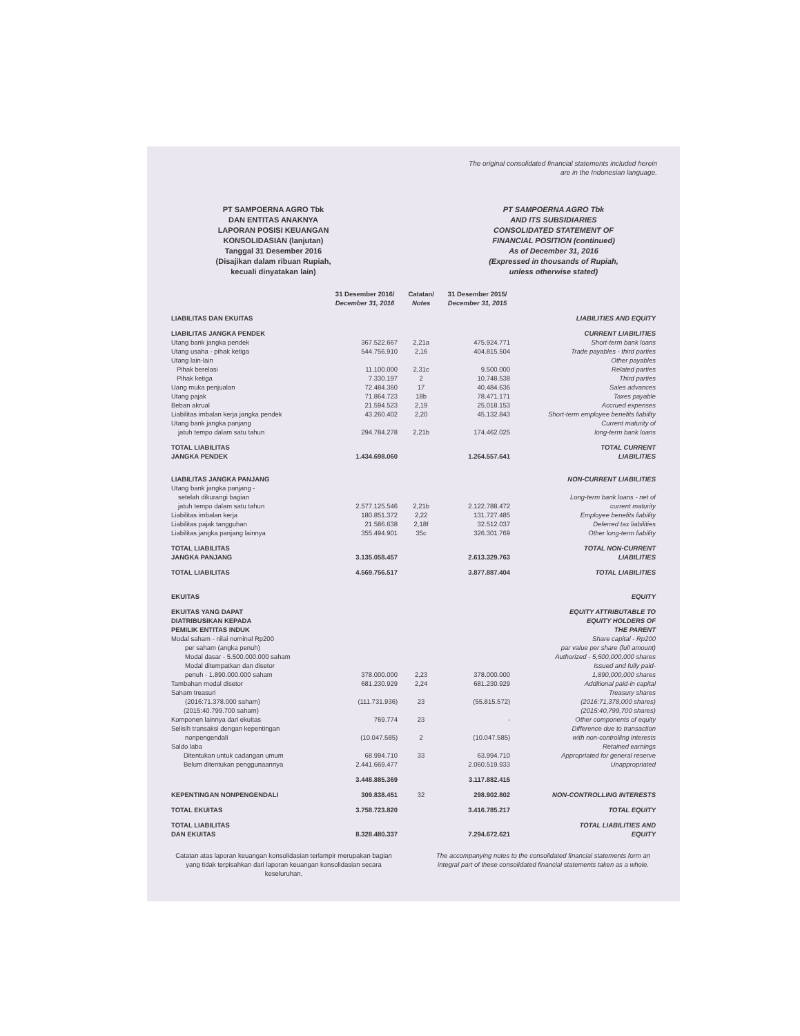The original consolidated financial statements included herein
are in the Indonesian language.
PT SAMPOERNA AGRO Tbk
DAN ENTITAS ANAKNYA
LAPORAN POSISI KEUANGAN
KONSOLIDASIAN (lanjutan)
Tanggal 31 Desember 2016
(Disajikan dalam ribuan Rupiah,
kecuali dinyatakan lain)
PT SAMPOERNA AGRO Tbk
AND ITS SUBSIDIARIES
CONSOLIDATED STATEMENT OF
FINANCIAL POSITION (continued)
As of December 31, 2016
(Expressed in thousands of Rupiah,
unless otherwise stated)
| | 31 Desember 2016/ December 31, 2016 | Catatan/ Notes | 31 Desember 2015/ December 31, 2015 | |
| --- | --- | --- | --- | --- |
| LIABILITAS DAN EKUITAS | | | | LIABILITIES AND EQUITY |
| LIABILITAS JANGKA PENDEK | | | | CURRENT LIABILITIES |
| Utang bank jangka pendek | 367.522.667 | 2,21a | 475.924.771 | Short-term bank loans |
| Utang usaha - pihak ketiga | 544.756.910 | 2,16 | 404.815.504 | Trade payables - third parties |
| Utang lain-lain | | | | Other payables |
| Pihak berelasi | 11.100.000 | 2,31c | 9.500.000 | Related parties |
| Pihak ketiga | 7.330.197 | 2 | 10.748.538 | Third parties |
| Uang muka penjualan | 72.484.360 | 17 | 40.484.636 | Sales advances |
| Utang pajak | 71.864.723 | 18b | 78.471.171 | Taxes payable |
| Beban akrual | 21.594.523 | 2,19 | 25.018.153 | Accrued expenses |
| Liabilitas imbalan kerja jangka pendek | 43.260.402 | 2,20 | 45.132.843 | Short-term employee benefits liability |
| Utang bank jangka panjang jatuh tempo dalam satu tahun | 294.784.278 | 2,21b | 174.462.025 | Current maturity of long-term bank loans |
| TOTAL LIABILITAS JANGKA PENDEK | 1.434.698.060 | | 1.264.557.641 | TOTAL CURRENT LIABILITIES |
| LIABILITAS JANGKA PANJANG | | | | NON-CURRENT LIABILITIES |
| Utang bank jangka panjang - setelah dikurangi bagian jatuh tempo dalam satu tahun | 2.577.125.546 | 2,21b | 2.122.788.472 | Long-term bank loans - net of current maturity |
| Liabilitas imbalan kerja | 180.851.372 | 2,22 | 131.727.485 | Employee benefits liability |
| Liabilitas pajak tangguhan | 21.586.638 | 2,18f | 32.512.037 | Deferred tax liabilities |
| Liabilitas jangka panjang lainnya | 355.494.901 | 35c | 326.301.769 | Other long-term liability |
| TOTAL LIABILITAS JANGKA PANJANG | 3.135.058.457 | | 2.613.329.763 | TOTAL NON-CURRENT LIABILITIES |
| TOTAL LIABILITAS | 4.569.756.517 | | 3.877.887.404 | TOTAL LIABILITIES |
| EKUITAS | | | | EQUITY |
| EKUITAS YANG DAPAT DIATRIBUSIKAN KEPADA PEMILIK ENTITAS INDUK | | | | EQUITY ATTRIBUTABLE TO EQUITY HOLDERS OF THE PARENT |
| Modal saham - nilai nominal Rp200 per saham (angka penuh) Modal dasar - 5.500.000.000 saham Modal ditempatkan dan disetor penuh - 1.890.000.000 saham | 378.000.000 | 2,23 | 378.000.000 | Share capital - Rp200 par value per share (full amount) Authorized - 5,500,000,000 shares Issued and fully paid- 1,890,000,000 shares |
| Tambahan modal disetor | 681.230.929 | 2,24 | 681.230.929 | Additional paid-in capital |
| Saham treasuri (2016:71.378.000 saham) | (111.731.936) | 23 | (55.815.572) | Treasury shares (2016:71,378,000 shares) |
| (2015:40.799.700 saham) | | | | (2015:40,799,700 shares) |
| Komponen lainnya dari ekuitas | 769.774 | 23 | - | Other components of equity |
| Selisih transaksi dengan kepentingan nonpengendali | (10.047.585) | 2 | (10.047.585) | Difference due to transaction with non-controlling interests |
| Saldo laba | | | | Retained earnings |
| Ditentukan untuk cadangan umum | 68.994.710 | 33 | 63.994.710 | Appropriated for general reserve |
| Belum ditentukan penggunaannya | 2.441.669.477 | | 2.060.519.933 | Unappropriated |
| | 3.448.885.369 | | 3.117.882.415 | |
| KEPENTINGAN NONPENGENDALI | 309.838.451 | 32 | 298.902.802 | NON-CONTROLLING INTERESTS |
| TOTAL EKUITAS | 3.758.723.820 | | 3.416.785.217 | TOTAL EQUITY |
| TOTAL LIABILITAS DAN EKUITAS | 8.328.480.337 | | 7.294.672.621 | TOTAL LIABILITIES AND EQUITY |
Catatan atas laporan keuangan konsolidasian terlampir merupakan bagian yang tidak terpisahkan dari laporan keuangan konsolidasian secara keseluruhan.
The accompanying notes to the consolidated financial statements form an integral part of these consolidated financial statements taken as a whole.